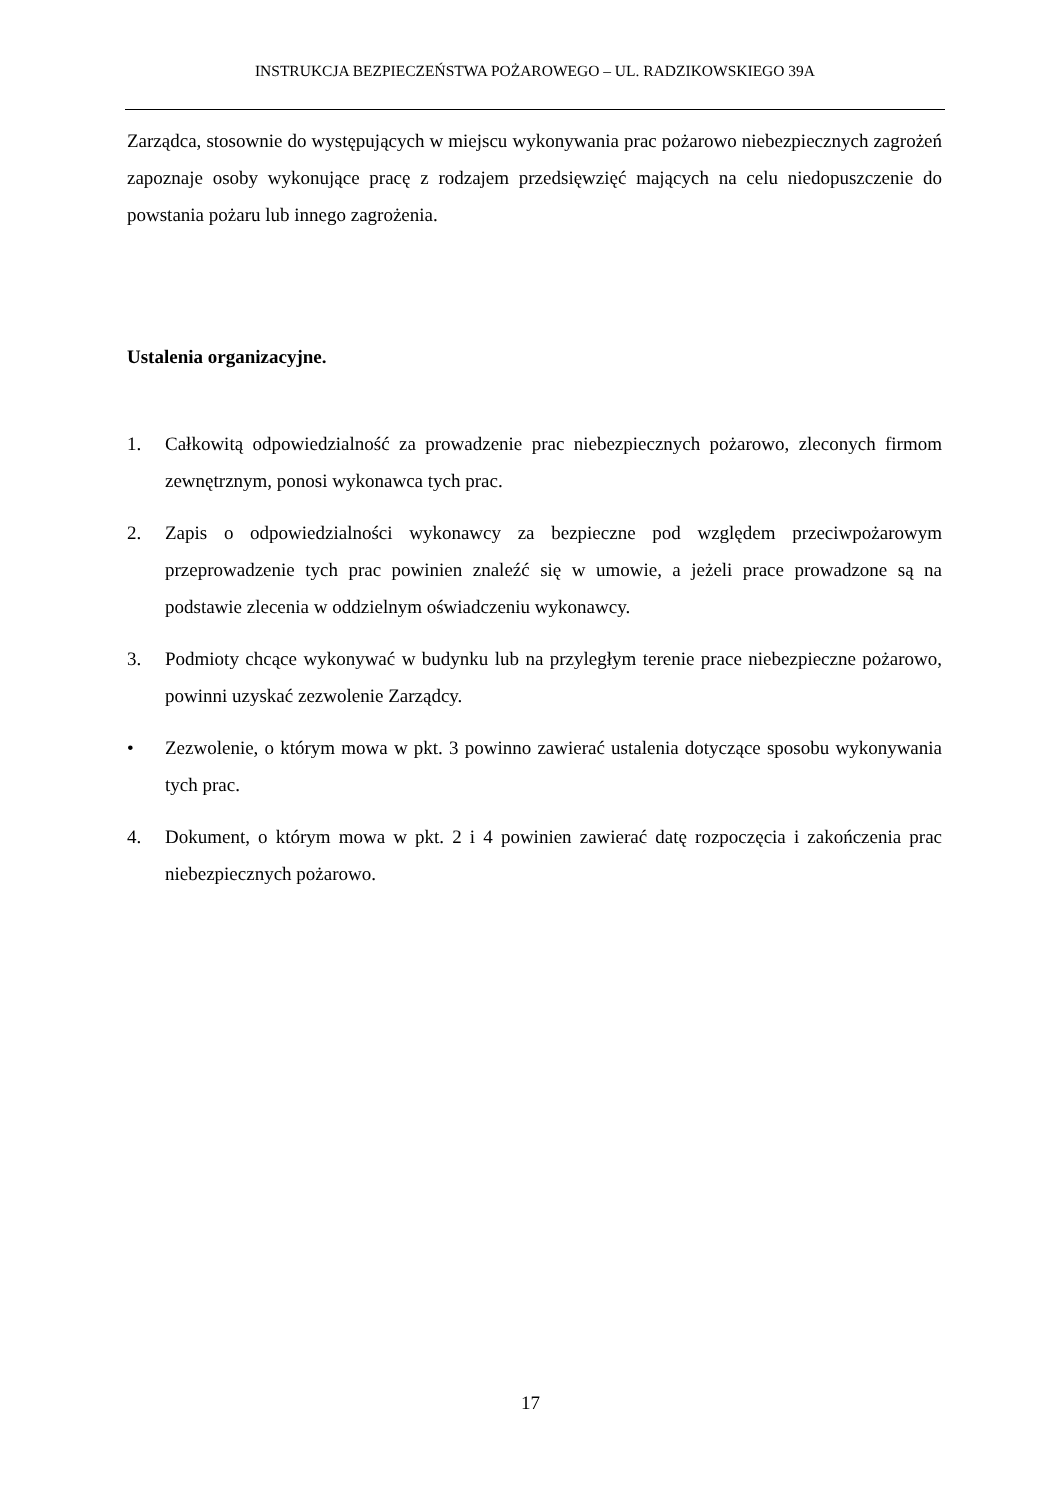INSTRUKCJA BEZPIECZEŃSTWA POŻAROWEGO – UL. RADZIKOWSKIEGO 39A
Zarządca, stosownie do występujących w miejscu wykonywania prac pożarowo niebezpiecznych zagrożeń zapoznaje osoby wykonujące pracę z rodzajem przedsięwzięć mających na celu niedopuszczenie do powstania pożaru lub innego zagrożenia.
Ustalenia organizacyjne.
1. Całkowitą odpowiedzialność za prowadzenie prac niebezpiecznych pożarowo, zleconych firmom zewnętrznym, ponosi wykonawca tych prac.
2. Zapis o odpowiedzialności wykonawcy za bezpieczne pod względem przeciwpożarowym przeprowadzenie tych prac powinien znaleźć się w umowie, a jeżeli prace prowadzone są na podstawie zlecenia w oddzielnym oświadczeniu wykonawcy.
3. Podmioty chcące wykonywać w budynku lub na przyległym terenie prace niebezpieczne pożarowo, powinni uzyskać zezwolenie Zarządcy.
• Zezwolenie, o którym mowa w pkt. 3 powinno zawierać ustalenia dotyczące sposobu wykonywania tych prac.
4. Dokument, o którym mowa w pkt. 2 i 4 powinien zawierać datę rozpoczęcia i zakończenia prac niebezpiecznych pożarowo.
17